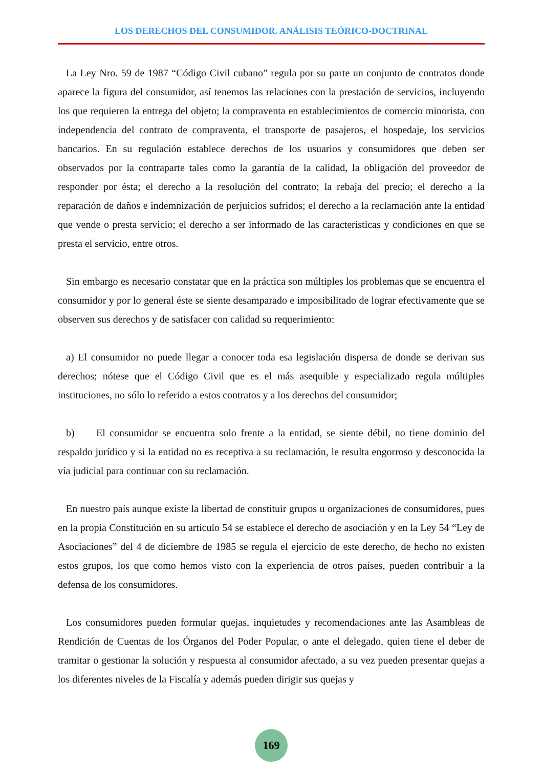LOS DERECHOS DEL CONSUMIDOR. ANÁLISIS TEÓRICO-DOCTRINAL
La Ley Nro. 59 de 1987 “Código Civil cubano” regula por su parte un conjunto de contratos donde aparece la figura del consumidor, así tenemos las relaciones con la prestación de servicios, incluyendo los que requieren la entrega del objeto; la compraventa en establecimientos de comercio minorista, con independencia del contrato de compraventa, el transporte de pasajeros, el hospedaje, los servicios bancarios. En su regulación establece derechos de los usuarios y consumidores que deben ser observados por la contraparte tales como la garantía de la calidad, la obligación del proveedor de responder por ésta; el derecho a la resolución del contrato; la rebaja del precio; el derecho a la reparación de daños e indemnización de perjuicios sufridos; el derecho a la reclamación ante la entidad que vende o presta servicio; el derecho a ser informado de las características y condiciones en que se presta el servicio, entre otros.
Sin embargo es necesario constatar que en la práctica son múltiples los problemas que se encuentra el consumidor y por lo general éste se siente desamparado e imposibilitado de lograr efectivamente que se observen sus derechos y de satisfacer con calidad su requerimiento:
a) El consumidor no puede llegar a conocer toda esa legislación dispersa de donde se derivan sus derechos; nótese que el Código Civil que es el más asequible y especializado regula múltiples instituciones, no sólo lo referido a estos contratos y a los derechos del consumidor;
b) El consumidor se encuentra solo frente a la entidad, se siente débil, no tiene dominio del respaldo jurídico y si la entidad no es receptiva a su reclamación, le resulta engorroso y desconocida la vía judicial para continuar con su reclamación.
En nuestro país aunque existe la libertad de constituir grupos u organizaciones de consumidores, pues en la propia Constitución en su artículo 54 se establece el derecho de asociación y en la Ley 54 “Ley de Asociaciones” del 4 de diciembre de 1985 se regula el ejercicio de este derecho, de hecho no existen estos grupos, los que como hemos visto con la experiencia de otros países, pueden contribuir a la defensa de los consumidores.
Los consumidores pueden formular quejas, inquietudes y recomendaciones ante las Asambleas de Rendición de Cuentas de los Órganos del Poder Popular, o ante el delegado, quien tiene el deber de tramitar o gestionar la solución y respuesta al consumidor afectado, a su vez pueden presentar quejas a los diferentes niveles de la Fiscalía y además pueden dirigir sus quejas y
169